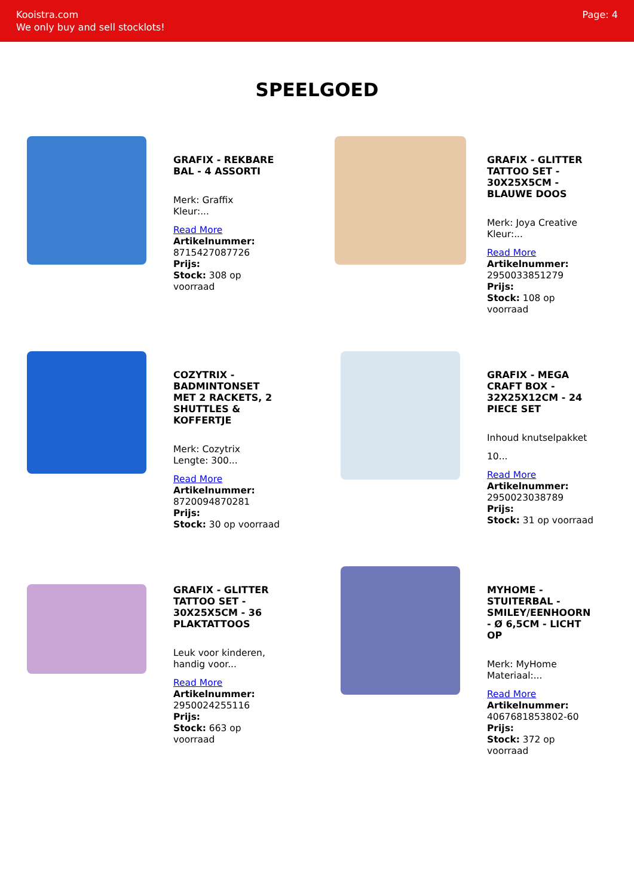Kooistra.com
We only buy and sell stocklots!
Page: 4
SPEELGOED
GRAFIX - REKBARE BAL - 4 ASSORTI
Merk: Graffix
Kleur:...
Read More
Artikelnummer:
8715427087726
Prijs:
Stock: 308 op voorraad
GRAFIX - GLITTER TATTOO SET - 30X25X5CM - BLAUWE DOOS
Merk: Joya Creative
Kleur:...
Read More
Artikelnummer:
2950033851279
Prijs:
Stock: 108 op voorraad
COZYTRIX - BADMINTONSET MET 2 RACKETS, 2 SHUTTLES & KOFFERTJE
Merk: Cozytrix
Lengte: 300...
Read More
Artikelnummer:
8720094870281
Prijs:
Stock: 30 op voorraad
GRAFIX - MEGA CRAFT BOX - 32X25X12CM - 24 PIECE SET
Inhoud knutselpakket
10...
Read More
Artikelnummer:
2950023038789
Prijs:
Stock: 31 op voorraad
GRAFIX - GLITTER TATTOO SET - 30X25X5CM - 36 PLAKTATTOOS
Leuk voor kinderen, handig voor...
Read More
Artikelnummer:
2950024255116
Prijs:
Stock: 663 op voorraad
MYHOME - STUITERBAL - SMILEY/EENHOORN - Ø 6,5CM - LICHT OP
Merk: MyHome
Materiaal:...
Read More
Artikelnummer:
4067681853802-60
Prijs:
Stock: 372 op voorraad